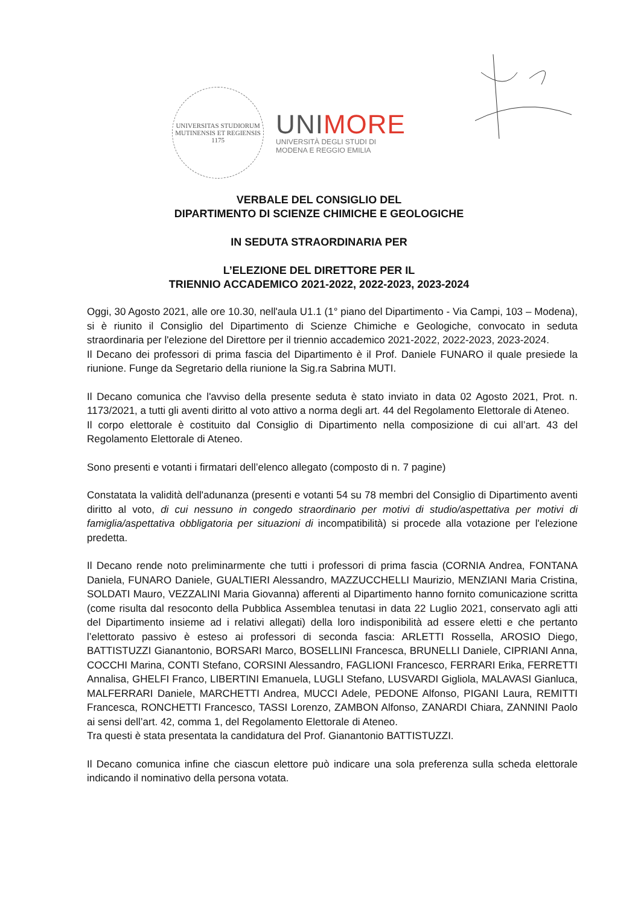UNIVERSITAS STUDIORUM MUTINENSIS ET REGIENSIS
1175
UNIMORE
UNIVERSITÀ DEGLI STUDI DI
MODENA E REGGIO EMILIA
VERBALE DEL CONSIGLIO DEL
DIPARTIMENTO DI SCIENZE CHIMICHE E GEOLOGICHE
IN SEDUTA STRAORDINARIA PER
L’ELEZIONE DEL DIRETTORE PER IL
TRIENNIO ACCADEMICO 2021-2022, 2022-2023, 2023-2024
Oggi, 30 Agosto 2021, alle ore 10.30, nell'aula U1.1 (1° piano del Dipartimento - Via Campi, 103 – Modena), si è riunito il Consiglio del Dipartimento di Scienze Chimiche e Geologiche, convocato in seduta straordinaria per l'elezione del Direttore per il triennio accademico 2021-2022, 2022-2023, 2023-2024.
Il Decano dei professori di prima fascia del Dipartimento è il Prof. Daniele FUNARO il quale presiede la riunione. Funge da Segretario della riunione la Sig.ra Sabrina MUTI.
Il Decano comunica che l'avviso della presente seduta è stato inviato in data 02 Agosto 2021, Prot. n. 1173/2021, a tutti gli aventi diritto al voto attivo a norma degli art. 44 del Regolamento Elettorale di Ateneo.
Il corpo elettorale è costituito dal Consiglio di Dipartimento nella composizione di cui all’art. 43 del Regolamento Elettorale di Ateneo.
Sono presenti e votanti i firmatari dell’elenco allegato (composto di n. 7 pagine)
Constatata la validità dell'adunanza (presenti e votanti 54 su 78 membri del Consiglio di Dipartimento aventi diritto al voto, di cui nessuno in congedo straordinario per motivi di studio/aspettativa per motivi di famiglia/aspettativa obbligatoria per situazioni di incompatibilità) si procede alla votazione per l'elezione predetta.
Il Decano rende noto preliminarmente che tutti i professori di prima fascia (CORNIA Andrea, FONTANA Daniela, FUNARO Daniele, GUALTIERI Alessandro, MAZZUCCHELLI Maurizio, MENZIANI Maria Cristina, SOLDATI Mauro, VEZZALINI Maria Giovanna) afferenti al Dipartimento hanno fornito comunicazione scritta (come risulta dal resoconto della Pubblica Assemblea tenutasi in data 22 Luglio 2021, conservato agli atti del Dipartimento insieme ad i relativi allegati) della loro indisponibilità ad essere eletti e che pertanto l’elettorato passivo è esteso ai professori di seconda fascia: ARLETTI Rossella, AROSIO Diego, BATTISTUZZI Gianantonio, BORSARI Marco, BOSELLINI Francesca, BRUNELLI Daniele, CIPRIANI Anna, COCCHI Marina, CONTI Stefano, CORSINI Alessandro, FAGLIONI Francesco, FERRARI Erika, FERRETTI Annalisa, GHELFI Franco, LIBERTINI Emanuela, LUGLI Stefano, LUSVARDI Gigliola, MALAVASI Gianluca, MALFERRARI Daniele, MARCHETTI Andrea, MUCCI Adele, PEDONE Alfonso, PIGANI Laura, REMITTI Francesca, RONCHETTI Francesco, TASSI Lorenzo, ZAMBON Alfonso, ZANARDI Chiara, ZANNINI Paolo ai sensi dell’art. 42, comma 1, del Regolamento Elettorale di Ateneo.
Tra questi è stata presentata la candidatura del Prof. Gianantonio BATTISTUZZI.
Il Decano comunica infine che ciascun elettore può indicare una sola preferenza sulla scheda elettorale indicando il nominativo della persona votata.